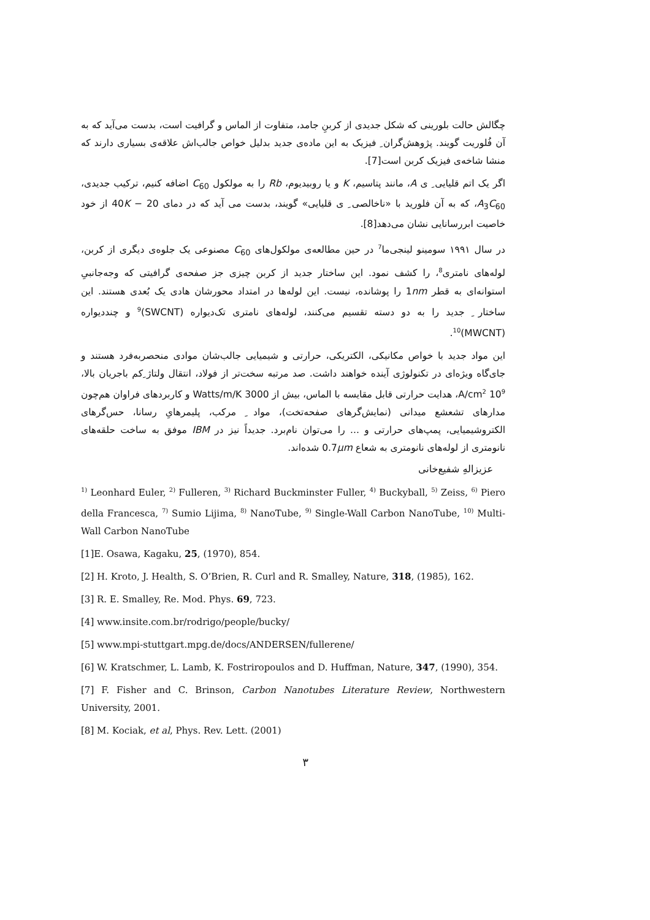چگالش حالت بلورینی که شکل جدیدی از کربنِ جامد، متفاوت از الماس و گرافیت است، بدست می‌آید که به آن فُلوریت گویند. پژوهش‌گران ِ فیزیک به این ماده‌ی جدید بدلیل خواص جالب‌اش علاقه‌ی بسیاری دارند که منشا شاخه‌ی فیزیک کربن است[7].
اگر یک اتم قلیایی ِ ی A، مانند پتاسیم، K و یا روبیدیوم، Rb را به مولکول C<sub>60</sub> اضافه کنیم، ترکیب جدیدی، A<sub>3</sub>C<sub>60</sub>، که به آن فلورید با «ناخالصی ِ ی قلیایی» گویند، بدست می آید که در دمای 40K − 20 از خود خاصیت ابررسانایی نشان می‌دهد[8].
در سال ۱۹۹۱ سومینو لینجی‌ما<sup>7</sup> در حین مطالعه‌ی مولکول‌های C<sub>60</sub> مصنوعی یک جلوه‌ی دیگری از کربن، لوله‌های نامتری<sup>8</sup>، را کشف نمود. این ساختار جدید از کربن چیزی جز صفحه‌ی گرافیتی که وجه‌جانبیِ استوانه‌ای به قطر 1nm را پوشانده، نیست. این لوله‌ها در امتداد محورشان هادی یک بُعدی هستند. این ساختار ِ جدید را به دو دسته تقسیم می‌کنند، لوله‌های نامتری تک‌دیواره (SWCNT)<sup>9</sup> و چنددیواره (MWCNT)<sup>10</sup>.
این مواد جدید با خواص مکانیکی، الکتریکی، حرارتی و شیمیایی جالب‌شان موادی منحصربه‌فرد هستند و جای‌گاه ویژه‌ای در تکنولوژی آینده خواهند داشت. صد مرتبه سخت‌تر از فولاد، انتقال ولتاژ ِکم باجریان بالا، 10<sup>9</sup> A/cm<sup>2</sup>، هدایت حرارتی قابل مقایسه با الماس، بیش از 3000 Watts/m/K و کاربردهای فراوان هم‌چون مدارهای تشعشع میدانی (نمایش‌گرهای صفحه‌تخت)، مواد ِ مرکب، پلیمرهایِ رسانا، حس‌گرهای الکتروشیمیایی، پمپ‌های حرارتی و ... را می‌توان نام‌برد. جدیداً نیز در IBM موفق به ساخت حلقه‌های نانومتری از لوله‌های نانومتری به شعاع 0.7μm شده‌اند.
عزیزالهِ شفیع‌خانی
<sup>1)</sup> Leonhard Euler, <sup>2)</sup> Fulleren, <sup>3)</sup> Richard Buckminster Fuller, <sup>4)</sup> Buckyball, <sup>5)</sup> Zeiss, <sup>6)</sup> Piero della Francesca, <sup>7)</sup> Sumio Lijima, <sup>8)</sup> NanoTube, <sup>9)</sup> Single-Wall Carbon NanoTube, <sup>10)</sup> Multi-Wall Carbon NanoTube
[1]E. Osawa, Kagaku, 25, (1970), 854.
[2] H. Kroto, J. Health, S. O’Brien, R. Curl and R. Smalley, Nature, 318, (1985), 162.
[3] R. E. Smalley, Re. Mod. Phys. 69, 723.
[4] www.insite.com.br/rodrigo/people/bucky/
[5] www.mpi-stuttgart.mpg.de/docs/ANDERSEN/fullerene/
[6] W. Kratschmer, L. Lamb, K. Fostriropoulos and D. Huffman, Nature, 347, (1990), 354.
[7] F. Fisher and C. Brinson, Carbon Nanotubes Literature Review, Northwestern University, 2001.
[8] M. Kociak, et al, Phys. Rev. Lett. (2001)
۳